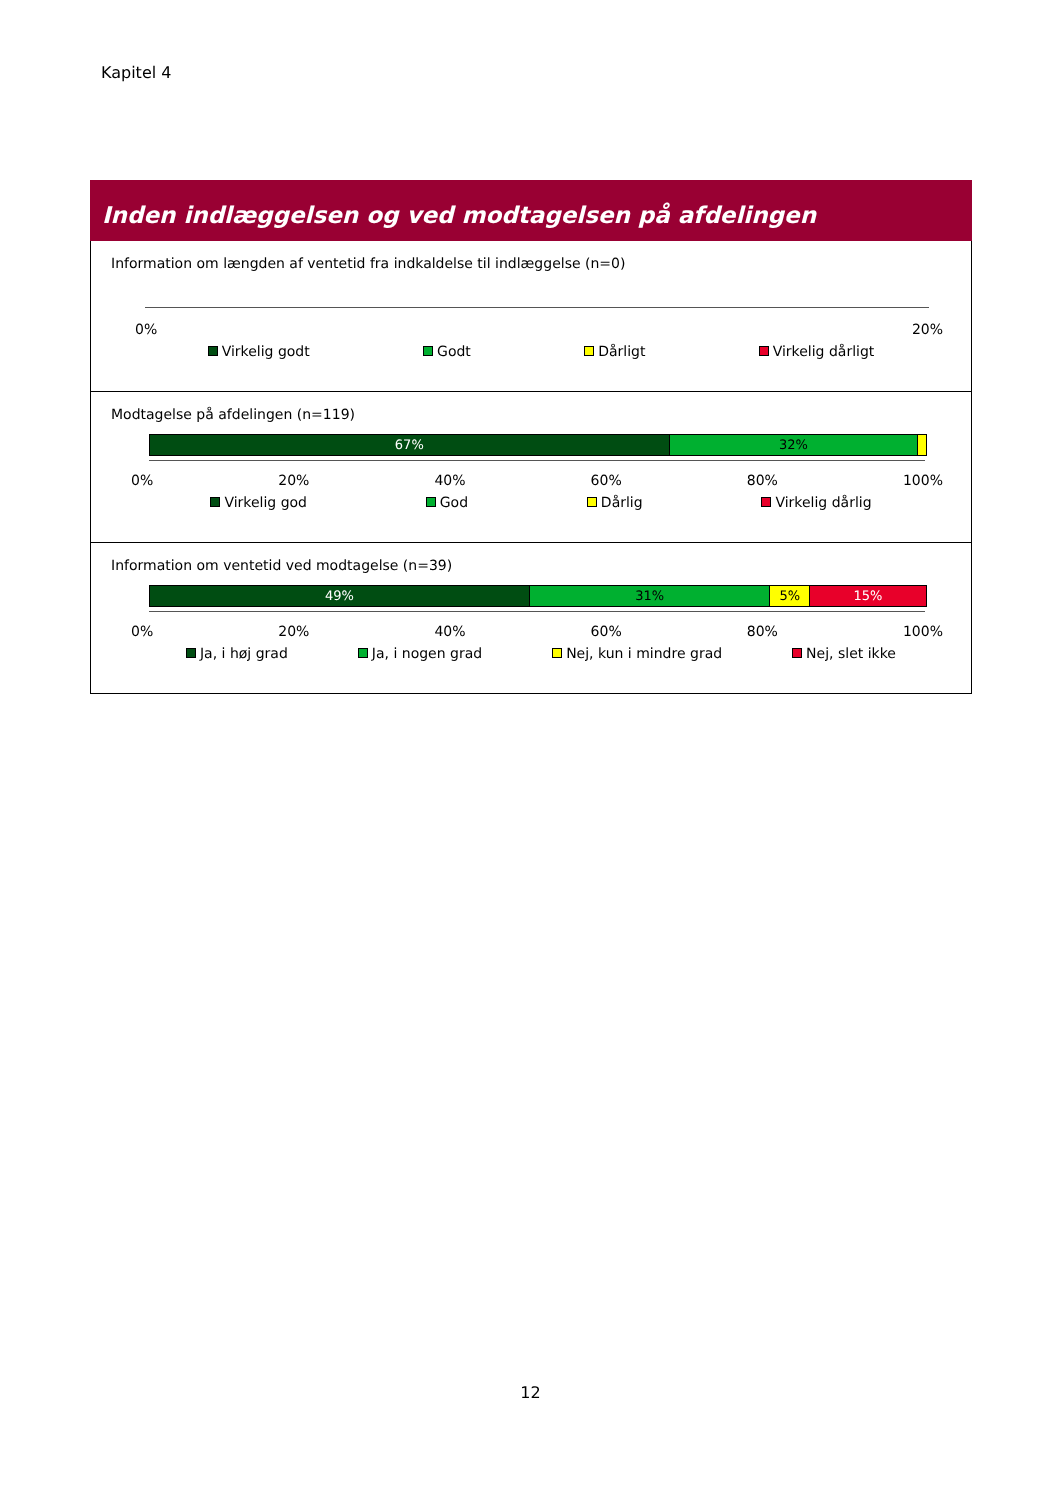Kapitel 4
Inden indlæggelsen og ved modtagelsen på afdelingen
Information om længden af ventetid fra indkaldelse til indlæggelse (n=0)
0% 20%
Virkelig godt Godt Dårligt Virkelig dårligt
Modtagelse på afdelingen (n=119)
67% 32%
0% 20% 40% 60% 80% 100%
Virkelig god God Dårlig Virkelig dårlig
Information om ventetid ved modtagelse (n=39)
49% 31% 5% 15%
0% 20% 40% 60% 80% 100%
Ja, i høj grad Ja, i nogen grad Nej, kun i mindre grad Nej, slet ikke
12